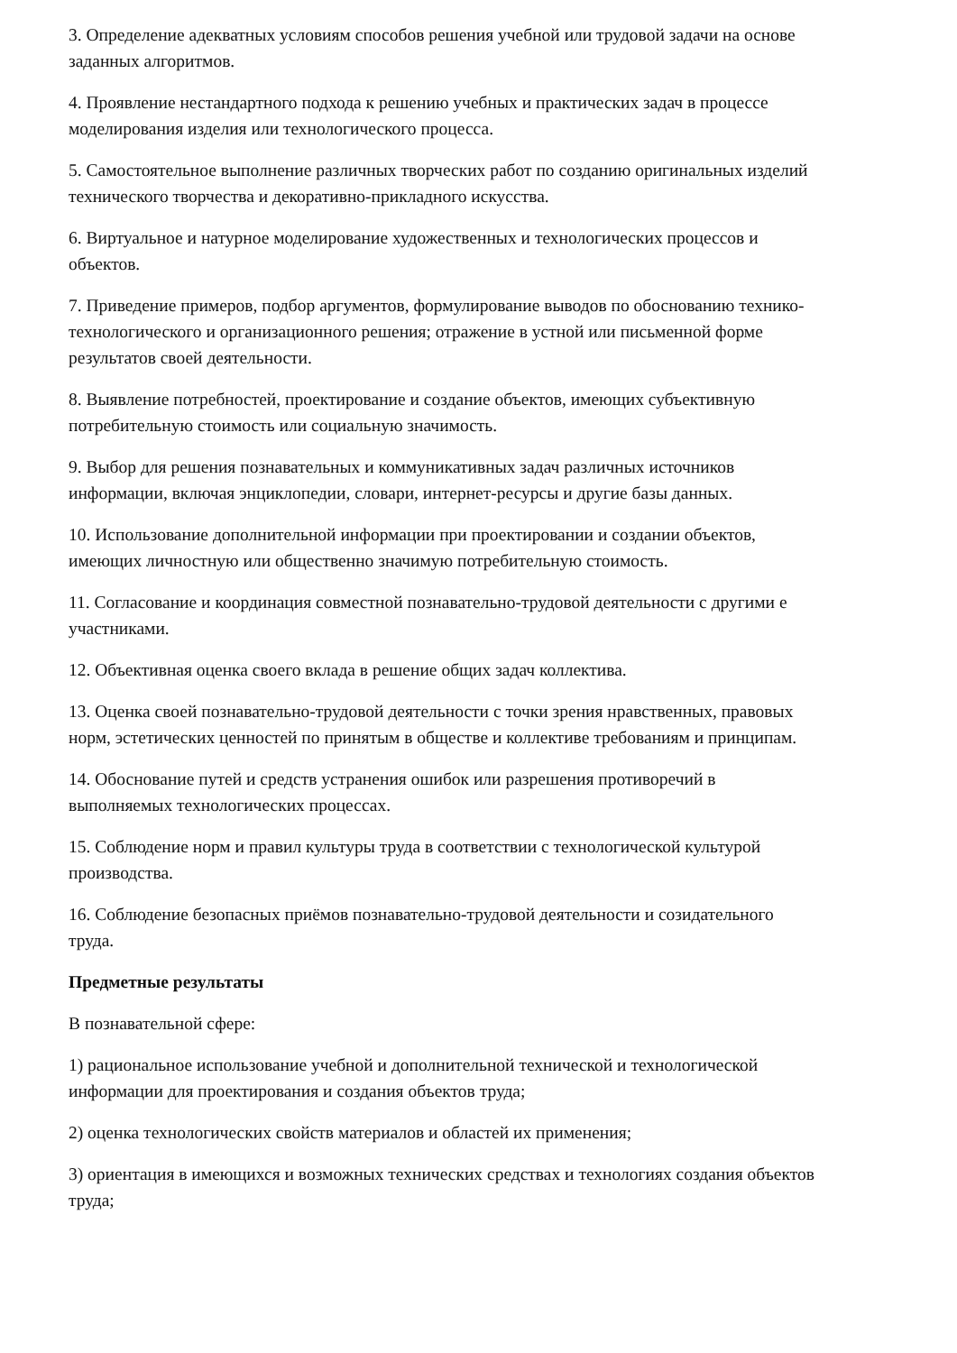3. Определение адекватных условиям способов решения учебной или трудовой задачи на основе заданных алгоритмов.
4. Проявление нестандартного подхода к решению учебных и практических задач в процессе моделирования изделия или технологического процесса.
5. Самостоятельное выполнение различных творческих работ по созданию оригинальных изделий технического творчества и декоративно-прикладного искусства.
6. Виртуальное и натурное моделирование художественных и технологических процессов и объектов.
7. Приведение примеров, подбор аргументов, формулирование выводов по обоснованию технико-технологического и организационного решения; отражение в устной или письменной форме результатов своей деятельности.
8. Выявление потребностей, проектирование и создание объектов, имеющих субъективную потребительную стоимость или социальную значимость.
9. Выбор для решения познавательных и коммуникативных задач различных источников информации, включая энциклопедии, словари, интернет-ресурсы и другие базы данных.
10. Использование дополнительной информации при проектировании и создании объектов, имеющих личностную или общественно значимую потребительную стоимость.
11. Согласование и координация совместной познавательно-трудовой деятельности с другими е участниками.
12. Объективная оценка своего вклада в решение общих задач коллектива.
13. Оценка своей познавательно-трудовой деятельности с точки зрения нравственных, правовых норм, эстетических ценностей по принятым в обществе и коллективе требованиям и принципам.
14. Обоснование путей и средств устранения ошибок или разрешения противоречий в выполняемых технологических процессах.
15. Соблюдение норм и правил культуры труда в соответствии с технологической культурой производства.
16. Соблюдение безопасных приёмов познавательно-трудовой деятельности и созидательного труда.
Предметные результаты
В познавательной сфере:
1) рациональное использование учебной и дополнительной технической и технологической информации для проектирования и создания объектов труда;
2) оценка технологических свойств материалов и областей их применения;
3) ориентация в имеющихся и возможных технических средствах и технологиях создания объектов труда;